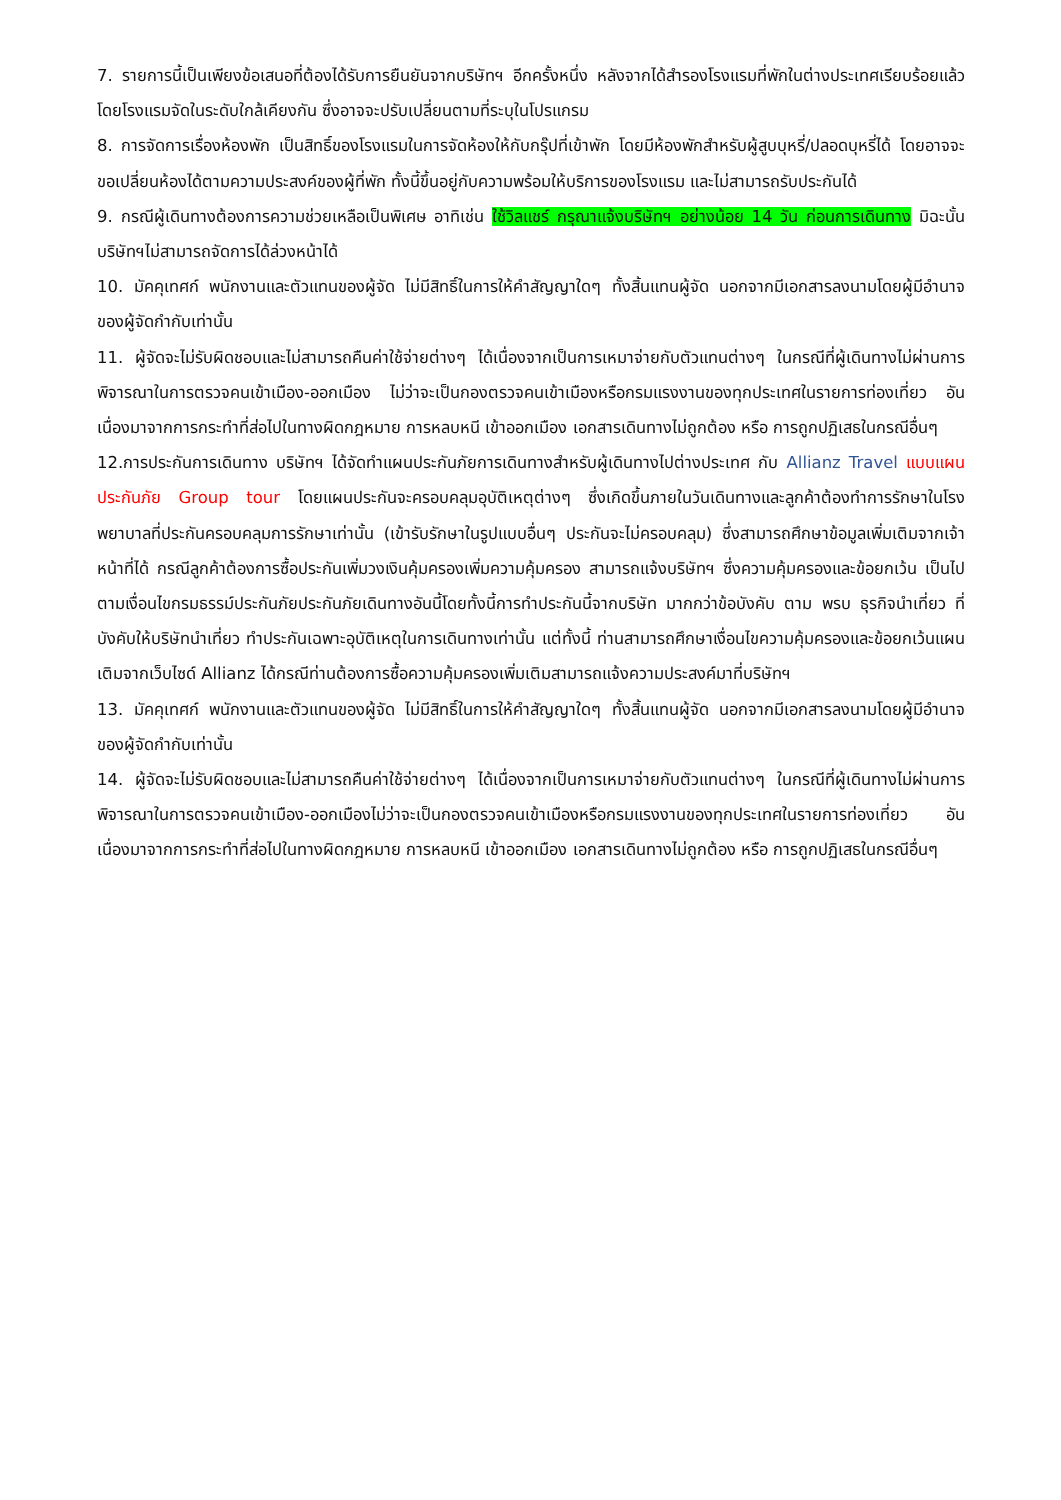7. รายการนี้เป็นเพียงข้อเสนอที่ต้องได้รับการยืนยันจากบริษัทฯ อีกครั้งหนึ่ง หลังจากได้สำรองโรงแรมที่พักในต่างประเทศเรียบร้อยแล้ว โดยโรงแรมจัดในระดับใกล้เคียงกัน ซึ่งอาจจะปรับเปลี่ยนตามที่ระบุในโปรแกรม
8. การจัดการเรื่องห้องพัก เป็นสิทธิ์ของโรงแรมในการจัดห้องให้กับกรุ๊ปที่เข้าพัก โดยมีห้องพักสำหรับผู้สูบบุหรี่/ปลอดบุหรี่ได้ โดยอาจจะขอเปลี่ยนห้องได้ตามความประสงค์ของผู้ที่พัก ทั้งนี้ขึ้นอยู่กับความพร้อมให้บริการของโรงแรม และไม่สามารถรับประกันได้
9. กรณีผู้เดินทางต้องการความช่วยเหลือเป็นพิเศษ อาทิเช่น ใช้วิลแชร์ กรุณาแจ้งบริษัทฯ อย่างน้อย 14 วัน ก่อนการเดินทาง มิฉะนั้น บริษัทฯไม่สามารถจัดการได้ล่วงหน้าได้
10. มัคคุเทศก์ พนักงานและตัวแทนของผู้จัด ไม่มีสิทธิ์ในการให้คำสัญญาใดๆ ทั้งสิ้นแทนผู้จัด นอกจากมีเอกสารลงนามโดยผู้มีอำนาจของผู้จัดกำกับเท่านั้น
11. ผู้จัดจะไม่รับผิดชอบและไม่สามารถคืนค่าใช้จ่ายต่างๆ ได้เนื่องจากเป็นการเหมาจ่ายกับตัวแทนต่างๆ ในกรณีที่ผู้เดินทางไม่ผ่านการพิจารณาในการตรวจคนเข้าเมือง-ออกเมือง ไม่ว่าจะเป็นกองตรวจคนเข้าเมืองหรือกรมแรงงานของทุกประเทศในรายการท่องเที่ยว อันเนื่องมาจากการกระทำที่ส่อไปในทางผิดกฎหมาย การหลบหนี เข้าออกเมือง เอกสารเดินทางไม่ถูกต้อง หรือ การถูกปฏิเสธในกรณีอื่นๆ
12.การประกันการเดินทาง บริษัทฯ ได้จัดทำแผนประกันภัยการเดินทางสำหรับผู้เดินทางไปต่างประเทศ กับ Allianz Travel แบบแผนประกันภัย Group tour โดยแผนประกันจะครอบคลุมอุบัติเหตุต่างๆ ซึ่งเกิดขึ้นภายในวันเดินทางและลูกค้าต้องทำการรักษาในโรงพยาบาลที่ประกันครอบคลุมการรักษาเท่านั้น (เข้ารับรักษาในรูปแบบอื่นๆ ประกันจะไม่ครอบคลุม) ซึ่งสามารถศึกษาข้อมูลเพิ่มเติมจากเจ้าหน้าที่ได้ กรณีลูกค้าต้องการซื้อประกันเพิ่มวงเงินคุ้มครองเพิ่มความคุ้มครอง สามารถแจ้งบริษัทฯ ซึ่งความคุ้มครองและข้อยกเว้น เป็นไปตามเงื่อนไขกรมธรรม์ประกันภัยประกันภัยเดินทางอันนี้โดยทั้งนี้การทำประกันนี้จากบริษัท มากกว่าข้อบังคับ ตาม พรบ ธุรกิจนำเที่ยว ที่บังคับให้บริษัทนำเที่ยว ทำประกันเฉพาะอุบัติเหตุในการเดินทางเท่านั้น แต่ทั้งนี้ ท่านสามารถศึกษาเงื่อนไขความคุ้มครองและข้อยกเว้นแผนเติมจากเว็บไซด์ Allianz ได้กรณีท่านต้องการซื้อความคุ้มครองเพิ่มเติมสามารถแจ้งความประสงค์มาที่บริษัทฯ
13. มัคคุเทศก์ พนักงานและตัวแทนของผู้จัด ไม่มีสิทธิ์ในการให้คำสัญญาใดๆ ทั้งสิ้นแทนผู้จัด นอกจากมีเอกสารลงนามโดยผู้มีอำนาจของผู้จัดกำกับเท่านั้น
14. ผู้จัดจะไม่รับผิดชอบและไม่สามารถคืนค่าใช้จ่ายต่างๆ ได้เนื่องจากเป็นการเหมาจ่ายกับตัวแทนต่างๆ ในกรณีที่ผู้เดินทางไม่ผ่านการพิจารณาในการตรวจคนเข้าเมือง-ออกเมืองไม่ว่าจะเป็นกองตรวจคนเข้าเมืองหรือกรมแรงงานของทุกประเทศในรายการท่องเที่ยว อันเนื่องมาจากการกระทำที่ส่อไปในทางผิดกฎหมาย การหลบหนี เข้าออกเมือง เอกสารเดินทางไม่ถูกต้อง หรือ การถูกปฏิเสธในกรณีอื่นๆ